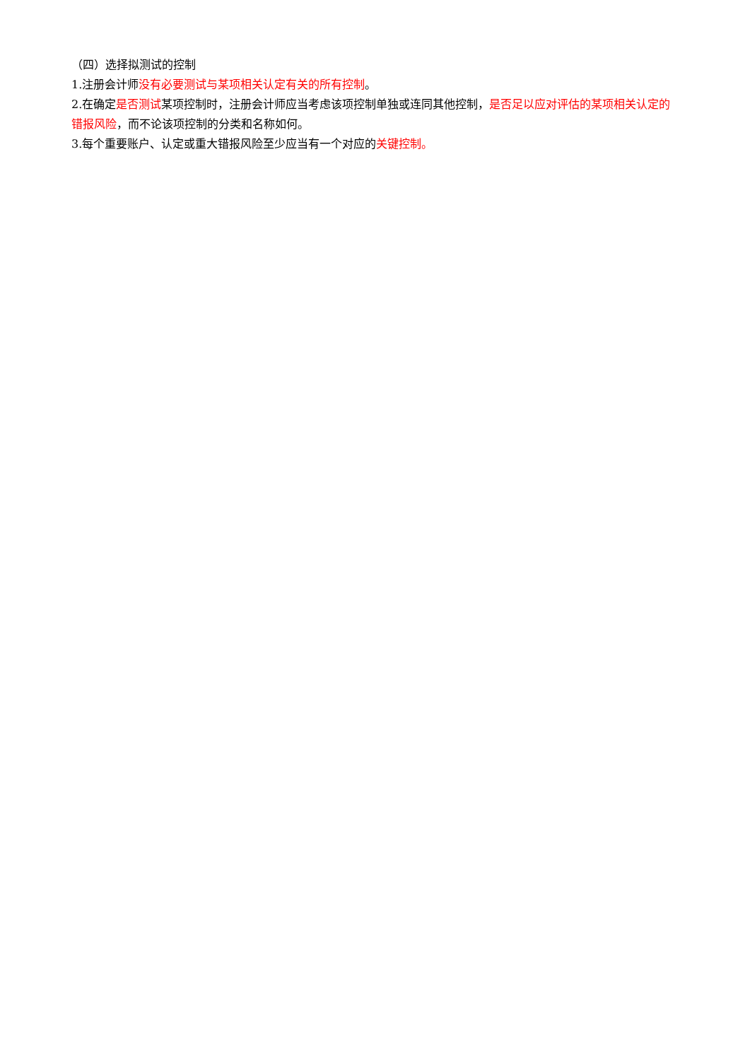（四）选择拟测试的控制
1.注册会计师没有必要测试与某项相关认定有关的所有控制。
2.在确定是否测试某项控制时，注册会计师应当考虑该项控制单独或连同其他控制，是否足以应对评估的某项相关认定的错报风险，而不论该项控制的分类和名称如何。
3.每个重要账户、认定或重大错报风险至少应当有一个对应的关键控制。